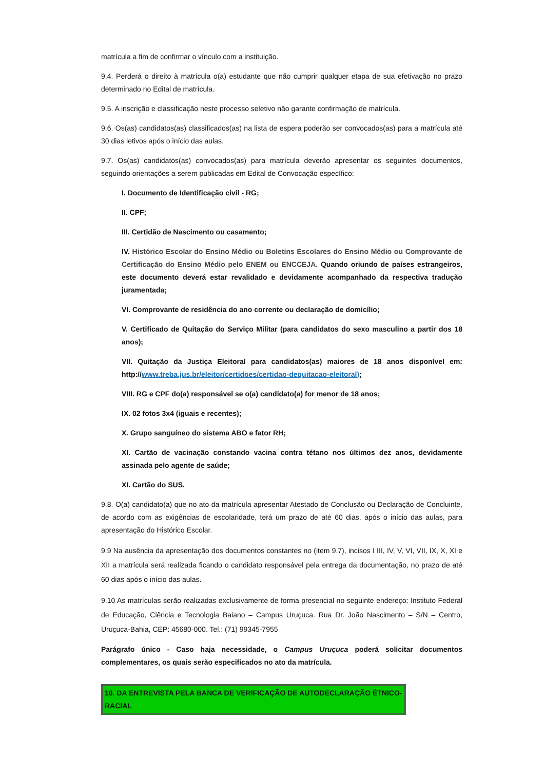matrícula a fim de confirmar o vínculo com a instituição.
9.4. Perderá o direito à matrícula o(a) estudante que não cumprir qualquer etapa de sua efetivação no prazo determinado no Edital de matrícula.
9.5. A inscrição e classificação neste processo seletivo não garante confirmação de matrícula.
9.6. Os(as) candidatos(as) classificados(as) na lista de espera poderão ser convocados(as) para a matrícula até 30 dias letivos após o início das aulas.
9.7. Os(as) candidatos(as) convocados(as) para matrícula deverão apresentar os seguintes documentos, seguindo orientações a serem publicadas em Edital de Convocação específico:
I. Documento de Identificação civil - RG;
II. CPF;
III. Certidão de Nascimento ou casamento;
IV. Histórico Escolar do Ensino Médio ou Boletins Escolares do Ensino Médio ou Comprovante de Certificação do Ensino Médio pelo ENEM ou ENCCEJA. Quando oriundo de países estrangeiros, este documento deverá estar revalidado e devidamente acompanhado da respectiva tradução juramentada;
VI. Comprovante de residência do ano corrente ou declaração de domicílio;
V. Certificado de Quitação do Serviço Militar (para candidatos do sexo masculino a partir dos 18 anos);
VII. Quitação da Justiça Eleitoral para candidatos(as) maiores de 18 anos disponível em: http://www.treba.jus.br/eleitor/certidoes/certidao-dequitacao-eleitoral);
VIII. RG e CPF do(a) responsável se o(a) candidato(a) for menor de 18 anos;
IX. 02 fotos 3x4 (iguais e recentes);
X. Grupo sanguíneo do sistema ABO e fator RH;
XI. Cartão de vacinação constando vacina contra tétano nos últimos dez anos, devidamente assinada pelo agente de saúde;
XI. Cartão do SUS.
9.8. O(a) candidato(a) que no ato da matrícula apresentar Atestado de Conclusão ou Declaração de Concluinte, de acordo com as exigências de escolaridade, terá um prazo de até 60 dias, após o início das aulas, para apresentação do Histórico Escolar.
9.9 Na ausência da apresentação dos documentos constantes no (item 9.7), incisos I III, IV, V, VI, VII, IX, X, XI e XII a matrícula será realizada ficando o candidato responsável pela entrega da documentação, no prazo de até 60 dias após o início das aulas.
9.10 As matrículas serão realizadas exclusivamente de forma presencial no seguinte endereço: Instituto Federal de Educação, Ciência e Tecnologia Baiano – Campus Uruçuca. Rua Dr. João Nascimento – S/N – Centro, Uruçuca-Bahia, CEP: 45680-000. Tel.: (71) 99345-7955
Parágrafo único - Caso haja necessidade, o Campus Uruçuca poderá solicitar documentos complementares, os quais serão especificados no ato da matrícula.
10. DA ENTREVISTA PELA BANCA DE VERIFICAÇÃO DE AUTODECLARAÇÃO ÉTNICO-RACIAL